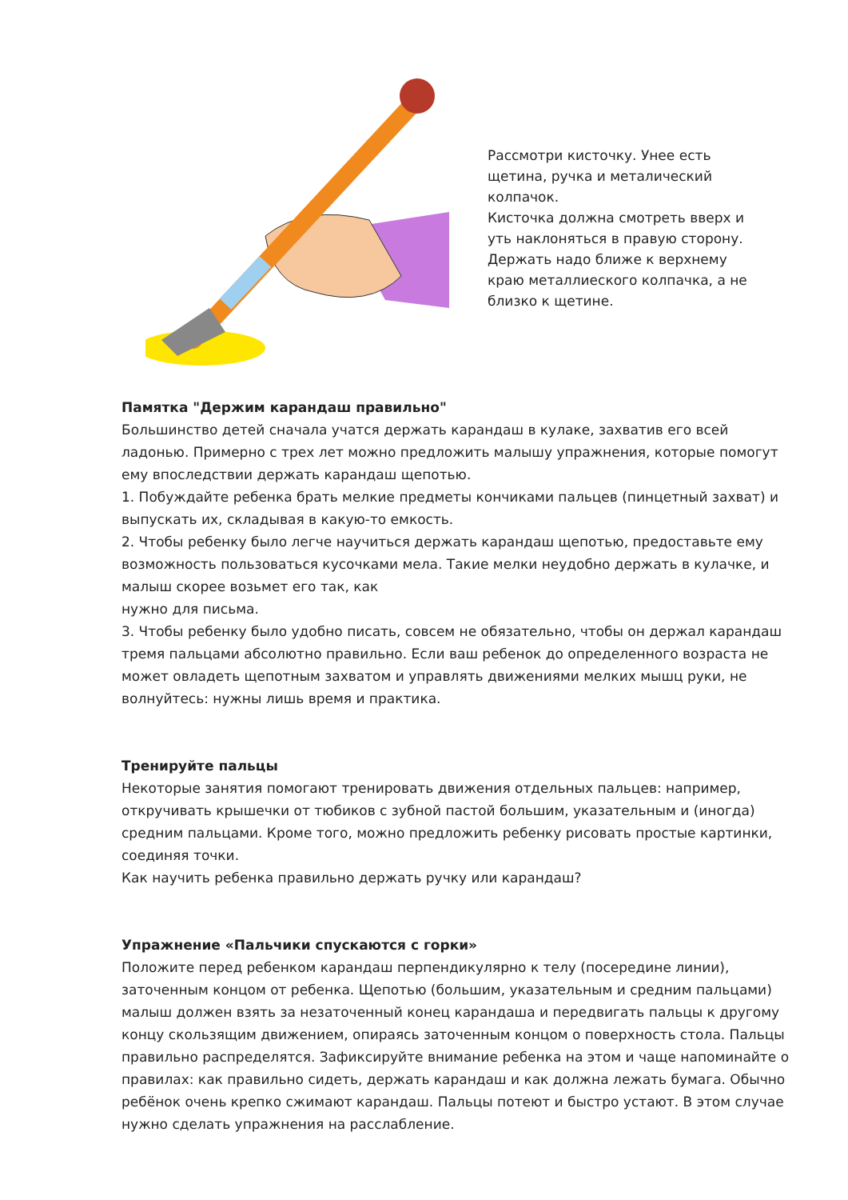Рассмотри кисточку. Унее есть щетина, ручка и металический колпачок.
Кисточка должна смотреть вверх и уть наклоняться в правую сторону.
Держать надо ближе к верхнему краю металлиеского колпачка, а не близко к щетине.
Памятка "Держим карандаш правильно"
Большинство детей сначала учатся держать карандаш в кулаке, захватив его всей ладонью. Примерно с трех лет можно предложить малышу упражнения, которые помогут ему впоследствии держать карандаш щепотью.
1. Побуждайте ребенка брать мелкие предметы кончиками пальцев (пинцетный захват) и выпускать их, складывая в какую-то емкость.
2. Чтобы ребенку было легче научиться держать карандаш щепотью, предоставьте ему возможность пользоваться кусочками мела. Такие мелки неудобно держать в кулачке, и малыш скорее возьмет его так, как
нужно для письма.
3. Чтобы ребенку было удобно писать, совсем не обязательно, чтобы он держал карандаш тремя пальцами абсолютно правильно. Если ваш ребенок до определенного возраста не может овладеть щепотным захватом и управлять движениями мелких мышц руки, не волнуйтесь: нужны лишь время и практика.
Тренируйте пальцы
Некоторые занятия помогают тренировать движения отдельных пальцев: например, откручивать крышечки от тюбиков с зубной пастой большим, указательным и (иногда) средним пальцами. Кроме того, можно предложить ребенку рисовать простые картинки, соединяя точки.
Как научить ребенка правильно держать ручку или карандаш?
Упражнение «Пальчики спускаются с горки»
Положите перед ребенком карандаш перпендикулярно к телу (посередине линии), заточенным концом от ребенка. Щепотью (большим, указательным и средним пальцами) малыш должен взять за незаточенный конец карандаша и передвигать пальцы к другому концу скользящим движением, опираясь заточенным концом о поверхность стола. Пальцы правильно распределятся. Зафиксируйте внимание ребенка на этом и чаще напоминайте о правилах: как правильно сидеть, держать карандаш и как должна лежать бумага. Обычно ребёнок очень крепко сжимают карандаш. Пальцы потеют и быстро устают. В этом случае нужно сделать упражнения на расслабление.